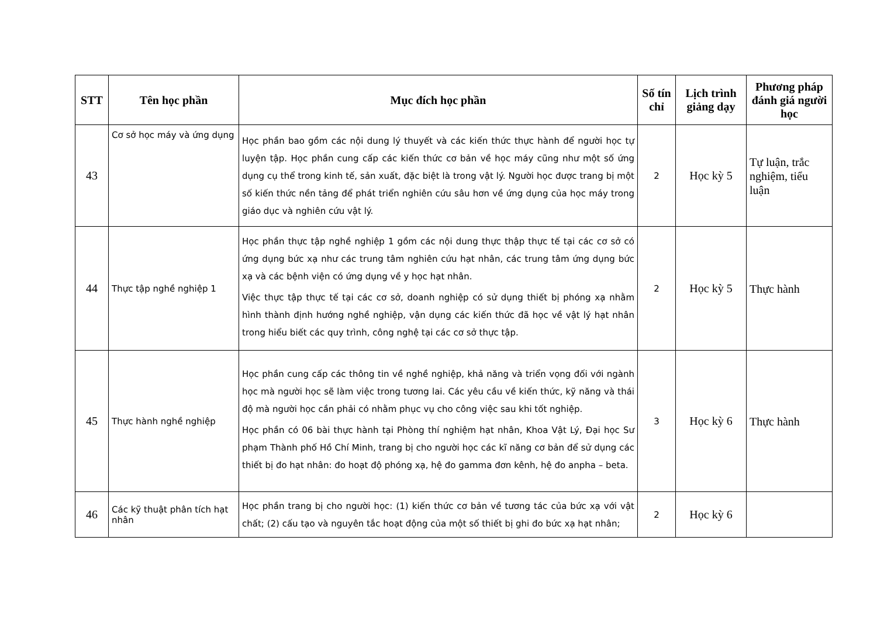| STT | Tên học phần | Mục đích học phần | Số tín chỉ | Lịch trình giảng dạy | Phương pháp đánh giá người học |
| --- | --- | --- | --- | --- | --- |
| 43 | Cơ sở học máy và ứng dụng | Học phần bao gồm các nội dung lý thuyết và các kiến thức thực hành để người học tự luyện tập. Học phần cung cấp các kiến thức cơ bản về học máy cũng như một số ứng dụng cụ thể trong kinh tế, sản xuất, đặc biệt là trong vật lý. Người học được trang bị một số kiến thức nền tảng để phát triển nghiên cứu sâu hơn về ứng dụng của học máy trong giáo dục và nghiên cứu vật lý. | 2 | Học kỳ 5 | Tự luận, trắc nghiệm, tiểu luận |
| 44 | Thực tập nghề nghiệp 1 | Học phần thực tập nghề nghiệp 1 gồm các nội dung thực thập thực tế tại các cơ sở có ứng dụng bức xạ như các trung tâm nghiên cứu hạt nhân, các trung tâm ứng dụng bức xạ và các bệnh viện có ứng dụng về y học hạt nhân. Việc thực tập thực tế tại các cơ sở, doanh nghiệp có sử dụng thiết bị phóng xạ nhằm hình thành định hướng nghề nghiệp, vận dụng các kiến thức đã học về vật lý hạt nhân trong hiểu biết các quy trình, công nghệ tại các cơ sở thực tập. | 2 | Học kỳ 5 | Thực hành |
| 45 | Thực hành nghề nghiệp | Học phần cung cấp các thông tin về nghề nghiệp, khả năng và triển vọng đối với ngành học mà người học sẽ làm việc trong tương lai. Các yêu cầu về kiến thức, kỹ năng và thái độ mà người học cần phải có nhằm phục vụ cho công việc sau khi tốt nghiệp. Học phần có 06 bài thực hành tại Phòng thí nghiệm hạt nhân, Khoa Vật Lý, Đại học Sư phạm Thành phố Hồ Chí Minh, trang bị cho người học các kĩ năng cơ bản để sử dụng các thiết bị đo hạt nhân: đo hoạt độ phóng xạ, hệ đo gamma đơn kênh, hệ đo anpha – beta. | 3 | Học kỳ 6 | Thực hành |
| 46 | Các kỹ thuật phân tích hạt nhân | Học phần trang bị cho người học: (1) kiến thức cơ bản về tương tác của bức xạ với vật chất; (2) cấu tạo và nguyên tắc hoạt động của một số thiết bị ghi đo bức xạ hạt nhân; | 2 | Học kỳ 6 | |